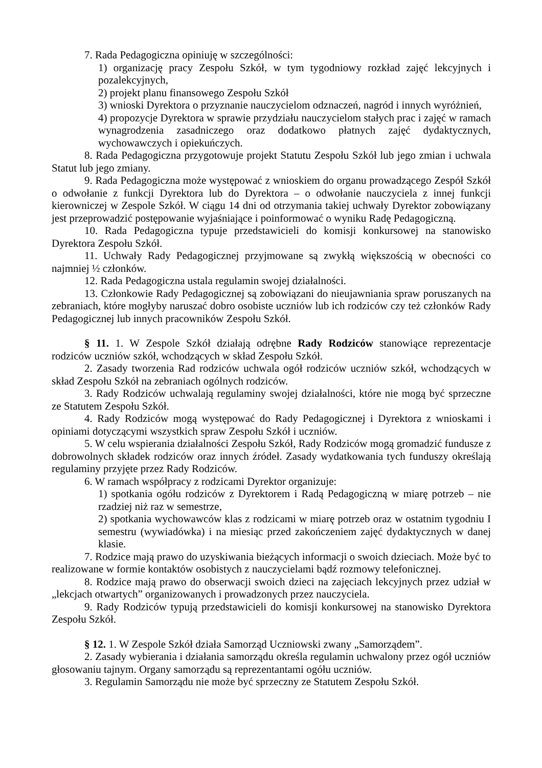7. Rada Pedagogiczna opiniuję w szczególności:
1) organizację pracy Zespołu Szkół, w tym tygodniowy rozkład zajęć lekcyjnych i pozalekcyjnych,
2) projekt planu finansowego Zespołu Szkół
3) wnioski Dyrektora o przyznanie nauczycielom odznaczeń, nagród i innych wyróżnień,
4) propozycje Dyrektora w sprawie przydziału nauczycielom stałych prac i zajęć w ramach wynagrodzenia zasadniczego oraz dodatkowo płatnych zajęć dydaktycznych, wychowawczych i opiekuńczych.
8. Rada Pedagogiczna przygotowuje projekt Statutu Zespołu Szkół lub jego zmian i uchwala Statut lub jego zmiany.
9. Rada Pedagogiczna może występować z wnioskiem do organu prowadzącego Zespół Szkół o odwołanie z funkcji Dyrektora lub do Dyrektora – o odwołanie nauczyciela z innej funkcji kierowniczej w Zespole Szkół. W ciągu 14 dni od otrzymania takiej uchwały Dyrektor zobowiązany jest przeprowadzić postępowanie wyjaśniające i poinformować o wyniku Radę Pedagogiczną.
10. Rada Pedagogiczna typuje przedstawicieli do komisji konkursowej na stanowisko Dyrektora Zespołu Szkół.
11. Uchwały Rady Pedagogicznej przyjmowane są zwykłą większością w obecności co najmniej ½ członków.
12. Rada Pedagogiczna ustala regulamin swojej działalności.
13. Członkowie Rady Pedagogicznej są zobowiązani do nieujawniania spraw poruszanych na zebraniach, które mogłyby naruszać dobro osobiste uczniów lub ich rodziców czy też członków Rady Pedagogicznej lub innych pracowników Zespołu Szkół.
§ 11. 1. W Zespole Szkół działają odrębne Rady Rodziców stanowiące reprezentacje rodziców uczniów szkół, wchodzących w skład Zespołu Szkół.
2. Zasady tworzenia Rad rodziców uchwala ogół rodziców uczniów szkół, wchodzących w skład Zespołu Szkół na zebraniach ogólnych rodziców.
3. Rady Rodziców uchwalają regulaminy swojej działalności, które nie mogą być sprzeczne ze Statutem Zespołu Szkół.
4. Rady Rodziców mogą występować do Rady Pedagogicznej i Dyrektora z wnioskami i opiniami dotyczącymi wszystkich spraw Zespołu Szkół i uczniów.
5. W celu wspierania działalności Zespołu Szkół, Rady Rodziców mogą gromadzić fundusze z dobrowolnych składek rodziców oraz innych źródeł. Zasady wydatkowania tych funduszy określają regulaminy przyjęte przez Rady Rodziców.
6. W ramach współpracy z rodzicami Dyrektor organizuje:
1) spotkania ogółu rodziców z Dyrektorem i Radą Pedagogiczną w miarę potrzeb – nie rzadziej niż raz w semestrze,
2) spotkania wychowawców klas z rodzicami w miarę potrzeb oraz w ostatnim tygodniu I semestru (wywiadówka) i na miesiąc przed zakończeniem zajęć dydaktycznych w danej klasie.
7. Rodzice mają prawo do uzyskiwania bieżących informacji o swoich dzieciach. Może być to realizowane w formie kontaktów osobistych z nauczycielami bądź rozmowy telefonicznej.
8. Rodzice mają prawo do obserwacji swoich dzieci na zajęciach lekcyjnych przez udział w „lekcjach otwartych” organizowanych i prowadzonych przez nauczyciela.
9. Rady Rodziców typują przedstawicieli do komisji konkursowej na stanowisko Dyrektora Zespołu Szkół.
§ 12. 1. W Zespole Szkół działa Samorząd Uczniowski zwany „Samorządem”.
2. Zasady wybierania i działania samorządu określa regulamin uchwalony przez ogół uczniów głosowaniu tajnym. Organy samorządu są reprezentantami ogółu uczniów.
3. Regulamin Samorządu nie może być sprzeczny ze Statutem Zespołu Szkół.